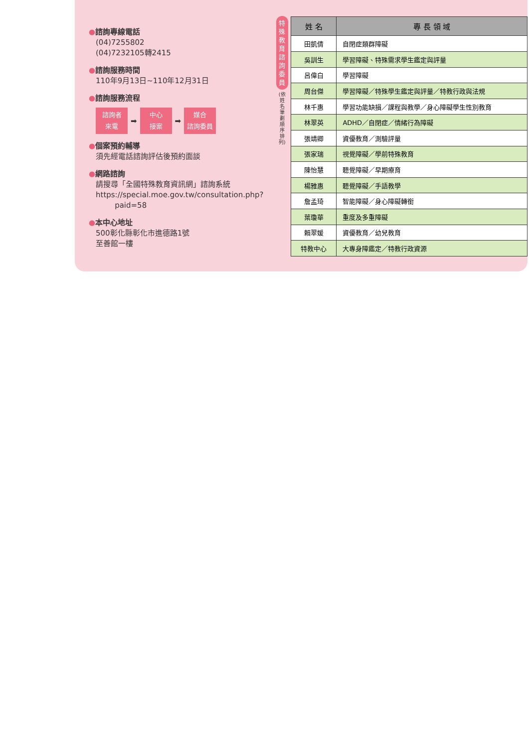●諮詢專線電話
(04)7255802
(04)7232105轉2415
●諮詢服務時間
110年9月13日~110年12月31日
●諮詢服務流程
諮詢者
來電
➡
中心
接案
➡
媒合
諮詢委員
●個案預約輔導
須先經電話諮詢評估後預約面談
●網路諮詢
請搜尋「全國特殊教育資訊網」諮詢系統
https://special.moe.gov.tw/consultation.php?
paid=58
●本中心地址
500彰化縣彰化市進德路1號
至善館一樓
特殊教育諮詢委員
(依姓名筆劃順序排列)
| 姓 名 | 專 長 領 域 |
| --- | --- |
| 田凱倩 | 自閉症類群障礙 |
| 吳訓生 | 學習障礙、特殊需求學生鑑定與評量 |
| 呂偉白 | 學習障礙 |
| 周台傑 | 學習障礙／特殊學生鑑定與評量／特教行政與法規 |
| 林千惠 | 學習功能缺損／課程與教學／身心障礙學生性別教育 |
| 林翠英 | ADHD／自閉症／情緒行為障礙 |
| 張靖卿 | 資優教育／測驗評量 |
| 張家瑞 | 視覺障礙／學前特殊教育 |
| 陳怡慧 | 聽覺障礙／早期療育 |
| 楊雅惠 | 聽覺障礙／手語教學 |
| 詹孟琦 | 智能障礙／身心障礙轉銜 |
| 葉瓊華 | 重度及多重障礙 |
| 賴翠媛 | 資優教育／幼兒教育 |
| 特教中心 | 大專身障鑑定／特教行政資源 |